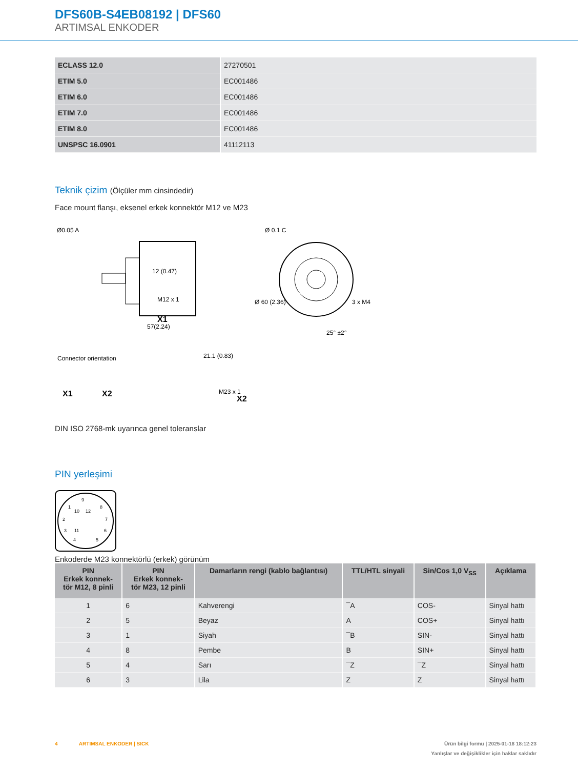DFS60B-S4EB08192 | DFS60
ARTIMSAL ENKODER
| ECLASS 12.0 | 27270501 |
| ETIM 5.0 | EC001486 |
| ETIM 6.0 | EC001486 |
| ETIM 7.0 | EC001486 |
| ETIM 8.0 | EC001486 |
| UNSPSC 16.0901 | 41112113 |
Teknik çizim (Ölçüler mm cinsindedir)
Face mount flanşı, eksenel erkek konnektör M12 ve M23
Ø0.05 A
M12 x 1
12 (0.47)
X1
57(2.24)
Ø 0.1 C
Ø 60 (2.36)
3 x M4
25° ±2°
Connector orientation
X1
X2
21.1 (0.83)
M23 x 1
X2
DIN ISO 2768-mk uyarınca genel toleranslar
PIN yerleşimi
9
1
8
10
12
2
7
3
11
6
4
5
Enkoderde M23 konnektörlü (erkek) görünüm
| PIN Erkek konnek- tör M12, 8 pinli | PIN Erkek konnek- tör M23, 12 pinli | Damarların rengi (kablo bağlantısı) | TTL/HTL sinyali | Sin/Cos 1,0 V<sub>SS</sub> | Açıklama |
| --- | --- | --- | --- | --- | --- |
| 1 | 6 | Kahverengi | ¯A | COS- | Sinyal hattı |
| 2 | 5 | Beyaz | A | COS+ | Sinyal hattı |
| 3 | 1 | Siyah | ¯B | SIN- | Sinyal hattı |
| 4 | 8 | Pembe | B | SIN+ | Sinyal hattı |
| 5 | 4 | Sarı | ¯Z | ¯Z | Sinyal hattı |
| 6 | 3 | Lila | Z | Z | Sinyal hattı |
4 ARTIMSAL ENKODER | SICK Ürün bilgi formu | 2025-01-18 18:12:23
Yanlışlar ve değişiklikler için haklar saklıdır